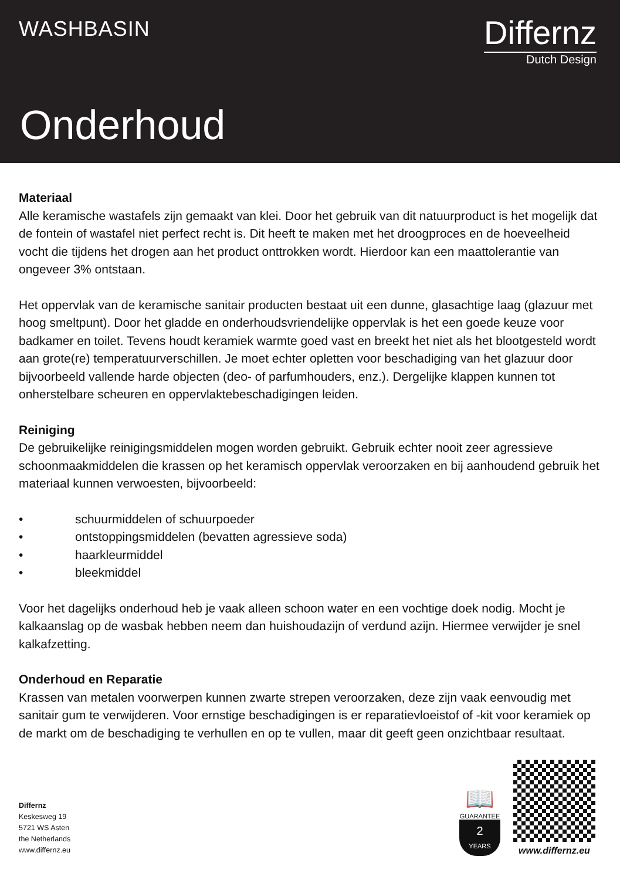WASHBASIN
Differnz
Dutch Design
Onderhoud
Materiaal
Alle keramische wastafels zijn gemaakt van klei. Door het gebruik van dit natuurproduct is het mogelijk dat de fontein of wastafel niet perfect recht is. Dit heeft te maken met het droogproces en de hoeveelheid vocht die tijdens het drogen aan het product onttrokken wordt. Hierdoor kan een maattolerantie van ongeveer 3% ontstaan.
Het oppervlak van de keramische sanitair producten bestaat uit een dunne, glasachtige laag (glazuur met hoog smeltpunt). Door het gladde en onderhoudsvriendelijke oppervlak is het een goede keuze voor badkamer en toilet. Tevens houdt keramiek warmte goed vast en breekt het niet als het blootgesteld wordt aan grote(re) temperatuurverschillen. Je moet echter opletten voor beschadiging van het glazuur door bijvoorbeeld vallende harde objecten (deo- of parfumhouders, enz.). Dergelijke klappen kunnen tot onherstelbare scheuren en oppervlaktebeschadigingen leiden.
Reiniging
De gebruikelijke reinigingsmiddelen mogen worden gebruikt. Gebruik echter nooit zeer agressieve schoonmaakmiddelen die krassen op het keramisch oppervlak veroorzaken en bij aanhoudend gebruik het materiaal kunnen verwoesten, bijvoorbeeld:
• schuurmiddelen of schuurpoeder
• ontstoppingsmiddelen (bevatten agressieve soda)
• haarkleurmiddel
• bleekmiddel
Voor het dagelijks onderhoud heb je vaak alleen schoon water en een vochtige doek nodig. Mocht je kalkaanslag op de wasbak hebben neem dan huishoudazijn of verdund azijn. Hiermee verwijder je snel kalkafzetting.
Onderhoud en Reparatie
Krassen van metalen voorwerpen kunnen zwarte strepen veroorzaken, deze zijn vaak eenvoudig met sanitair gum te verwijderen. Voor ernstige beschadigingen is er reparatievloeistof of -kit voor keramiek op de markt om de beschadiging te verhullen en op te vullen, maar dit geeft geen onzichtbaar resultaat.
Differnz
Keskesweg 19
5721 WS Asten
the Netherlands
www.differnz.eu
📖
GUARANTEE
2
YEARS
www.differnz.eu